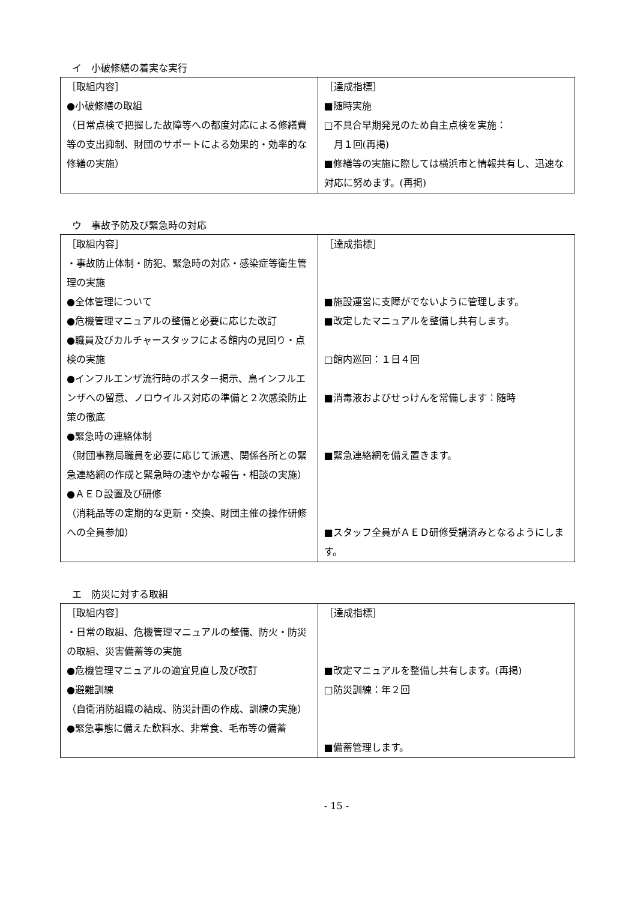イ　小破修繕の着実な実行
| ［取組内容］ ●小破修繕の取組 （日常点検で把握した故障等への都度対応による修繕費等の支出抑制、財団のサポートによる効果的・効率的な修繕の実施） | ［達成指標］ ■随時実施 □不具合早期発見のため自主点検を実施： 月１回(再掲) ■修繕等の実施に際しては横浜市と情報共有し、迅速な対応に努めます。(再掲) |
ウ　事故予防及び緊急時の対応
| ［取組内容］ ・事故防止体制・防犯、緊急時の対応・感染症等衛生管理の実施 ●全体管理について ●危機管理マニュアルの整備と必要に応じた改訂 ●職員及びカルチャースタッフによる館内の見回り・点検の実施 ●インフルエンザ流行時のポスター掲示、鳥インフルエンザへの留意、ノロウイルス対応の準備と２次感染防止策の徹底 ●緊急時の連絡体制 （財団事務局職員を必要に応じて派遣、関係各所との緊急連絡網の作成と緊急時の速やかな報告・相談の実施） ●ＡＥＤ設置及び研修 （消耗品等の定期的な更新・交換、財団主催の操作研修への全員参加） | ［達成指標］ ■施設運営に支障がでないように管理します。 ■改定したマニュアルを整備し共有します。 □館内巡回：１日４回 ■消毒液およびせっけんを常備します ： 随時 ■緊急連絡網を備え置きます。 ■スタッフ全員がＡＥＤ研修受講済みとなるようにします。 |
エ　防災に対する取組
| ［取組内容］ ・日常の取組、危機管理マニュアルの整備、防火・防災の取組、災害備蓄等の実施 ●危機管理マニュアルの適宜見直し及び改訂 ●避難訓練 （自衛消防組織の結成、防災計画の作成、訓練の実施） ●緊急事態に備えた飲料水、非常食、毛布等の備蓄 | ［達成指標］ ■改定マニュアルを整備し共有します。(再掲) □防災訓練：年２回 ■備蓄管理します。 |
- 15 -